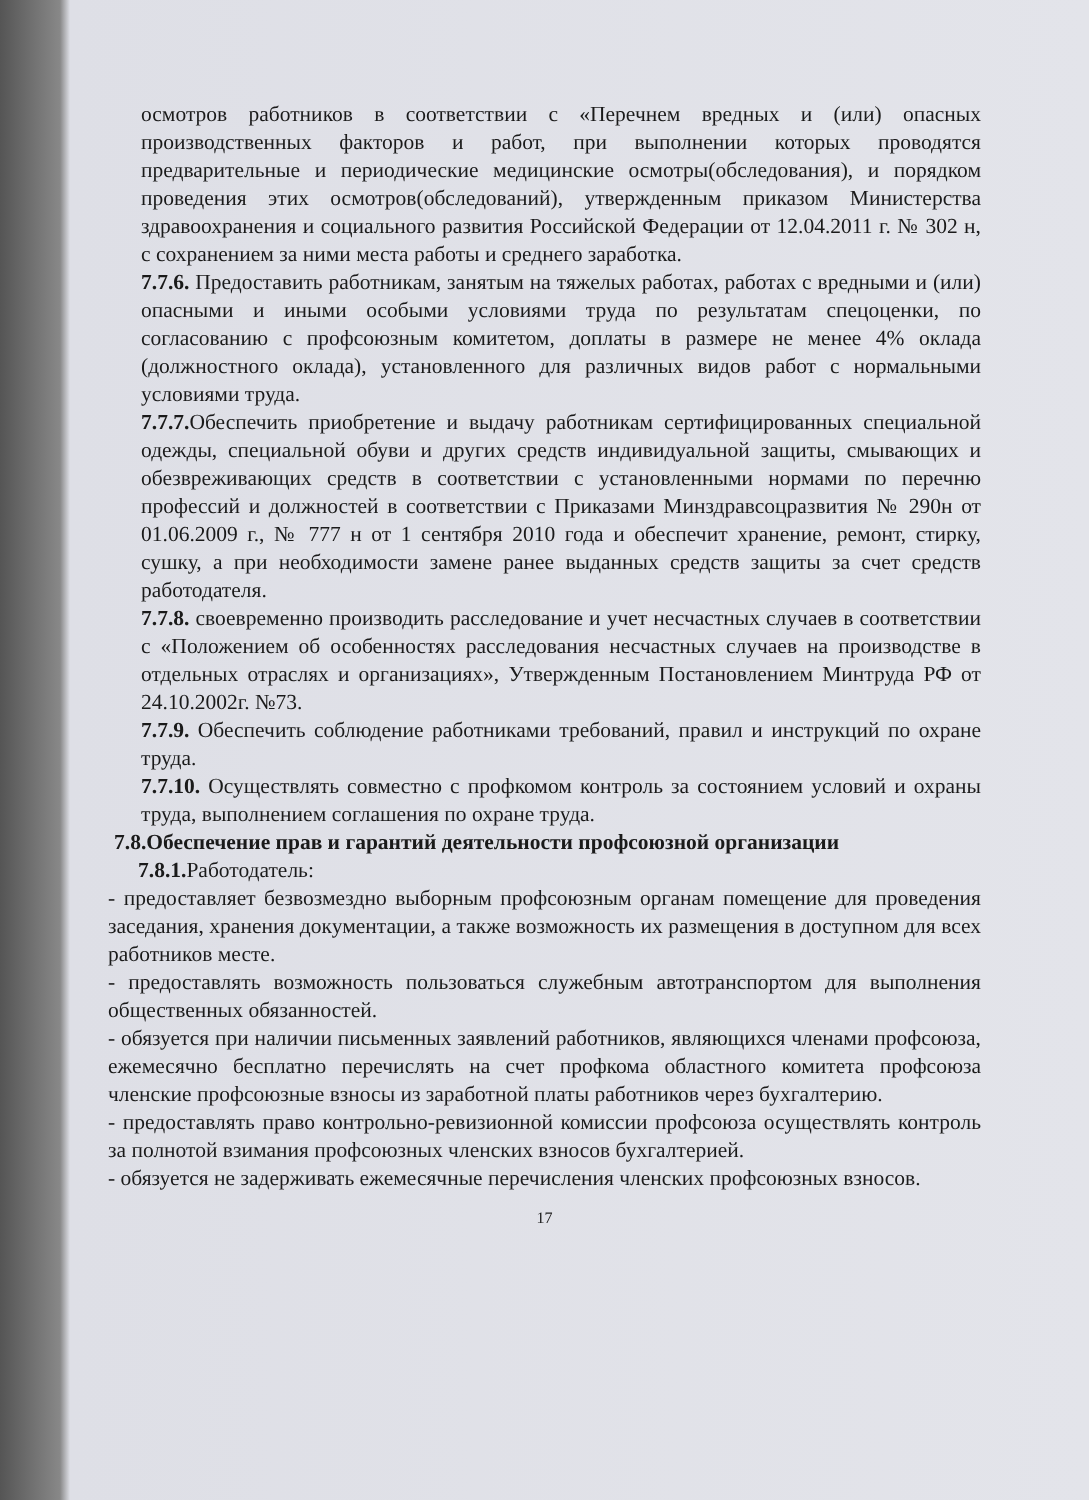осмотров работников в соответствии с «Перечнем вредных и (или) опасных производственных факторов и работ, при выполнении которых проводятся предварительные и периодические медицинские осмотры(обследования), и порядком проведения этих осмотров(обследований), утвержденным приказом Министерства здравоохранения и социального развития Российской Федерации от 12.04.2011 г. № 302 н, с сохранением за ними места работы и среднего заработка.
7.7.6. Предоставить работникам, занятым на тяжелых работах, работах с вредными и (или) опасными и иными особыми условиями труда по результатам спецоценки, по согласованию с профсоюзным комитетом, доплаты в размере не менее 4% оклада (должностного оклада), установленного для различных видов работ с нормальными условиями труда.
7.7.7. Обеспечить приобретение и выдачу работникам сертифицированных специальной одежды, специальной обуви и других средств индивидуальной защиты, смывающих и обезвреживающих средств в соответствии с установленными нормами по перечню профессий и должностей в соответствии с Приказами Минздравсоцразвития № 290н от 01.06.2009 г., № 777 н от 1 сентября 2010 года и обеспечит хранение, ремонт, стирку, сушку, а при необходимости замене ранее выданных средств защиты за счет средств работодателя.
7.7.8. своевременно производить расследование и учет несчастных случаев в соответствии с «Положением об особенностях расследования несчастных случаев на производстве в отдельных отраслях и организациях», Утвержденным Постановлением Минтруда РФ от 24.10.2002г. №73.
7.7.9. Обеспечить соблюдение работниками требований, правил и инструкций по охране труда.
7.7.10. Осуществлять совместно с профкомом контроль за состоянием условий и охраны труда, выполнением соглашения по охране труда.
7.8.Обеспечение прав и гарантий деятельности профсоюзной организации
7.8.1. Работодатель:
- предоставляет безвозмездно выборным профсоюзным органам помещение для проведения заседания, хранения документации, а также возможность их размещения в доступном для всех работников месте.
- предоставлять возможность пользоваться служебным автотранспортом для выполнения общественных обязанностей.
- обязуется при наличии письменных заявлений работников, являющихся членами профсоюза, ежемесячно бесплатно перечислять на счет профкома областного комитета профсоюза членские профсоюзные взносы из заработной платы работников через бухгалтерию.
- предоставлять право контрольно-ревизионной комиссии профсоюза осуществлять контроль за полнотой взимания профсоюзных членских взносов бухгалтерией.
- обязуется не задерживать ежемесячные перечисления членских профсоюзных взносов.
17